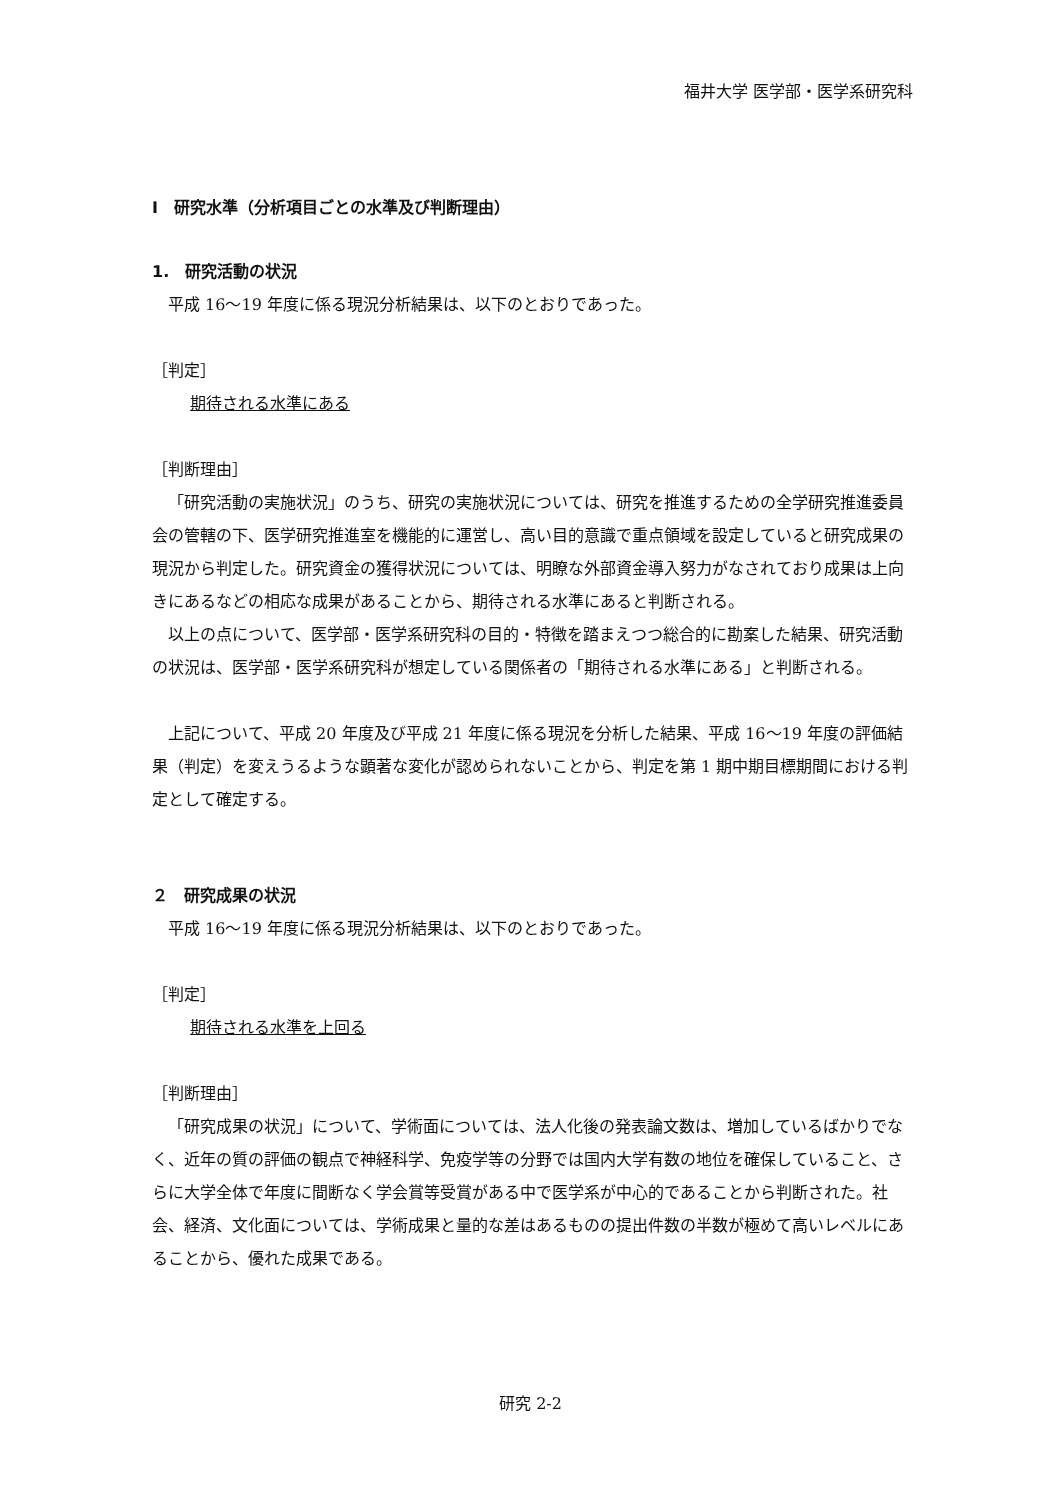福井大学 医学部・医学系研究科
Ⅰ　研究水準（分析項目ごとの水準及び判断理由）
1.　研究活動の状況
平成 16～19 年度に係る現況分析結果は、以下のとおりであった。
［判定］
期待される水準にある
［判断理由］
「研究活動の実施状況」のうち、研究の実施状況については、研究を推進するための全学研究推進委員会の管轄の下、医学研究推進室を機能的に運営し、高い目的意識で重点領域を設定していると研究成果の現況から判定した。研究資金の獲得状況については、明瞭な外部資金導入努力がなされており成果は上向きにあるなどの相応な成果があることから、期待される水準にあると判断される。
以上の点について、医学部・医学系研究科の目的・特徴を踏まえつつ総合的に勘案した結果、研究活動の状況は、医学部・医学系研究科が想定している関係者の「期待される水準にある」と判断される。
上記について、平成 20 年度及び平成 21 年度に係る現況を分析した結果、平成 16～19 年度の評価結果（判定）を変えうるような顕著な変化が認められないことから、判定を第 1 期中期目標期間における判定として確定する。
２　研究成果の状況
平成 16～19 年度に係る現況分析結果は、以下のとおりであった。
［判定］
期待される水準を上回る
［判断理由］
「研究成果の状況」について、学術面については、法人化後の発表論文数は、増加しているばかりでなく、近年の質の評価の観点で神経科学、免疫学等の分野では国内大学有数の地位を確保していること、さらに大学全体で年度に間断なく学会賞等受賞がある中で医学系が中心的であることから判断された。社会、経済、文化面については、学術成果と量的な差はあるものの提出件数の半数が極めて高いレベルにあることから、優れた成果である。
研究 2-2